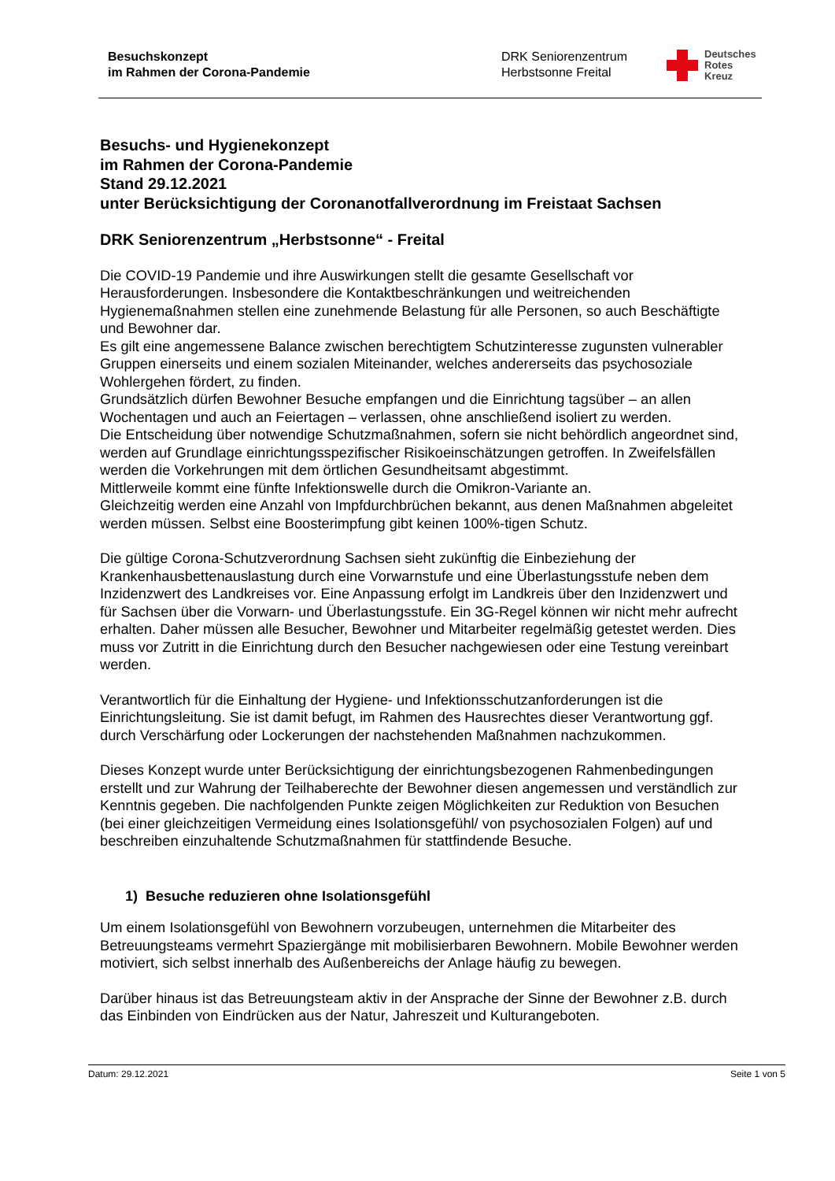Besuchskonzept
im Rahmen der Corona-Pandemie
DRK Seniorenzentrum
Herbstsonne Freital
Deutsches
Rotes
Kreuz
Besuchs- und Hygienekonzept
im Rahmen der Corona-Pandemie
Stand 29.12.2021
unter Berücksichtigung der Coronanotfallverordnung im Freistaat Sachsen
DRK Seniorenzentrum „Herbstsonne“ - Freital
Die COVID-19 Pandemie und ihre Auswirkungen stellt die gesamte Gesellschaft vor Herausforderungen. Insbesondere die Kontaktbeschränkungen und weitreichenden Hygienemaßnahmen stellen eine zunehmende Belastung für alle Personen, so auch Beschäftigte und Bewohner dar.
Es gilt eine angemessene Balance zwischen berechtigtem Schutzinteresse zugunsten vulnerabler Gruppen einerseits und einem sozialen Miteinander, welches andererseits das psychosoziale Wohlergehen fördert, zu finden.
Grundsätzlich dürfen Bewohner Besuche empfangen und die Einrichtung tagsüber – an allen Wochentagen und auch an Feiertagen – verlassen, ohne anschließend isoliert zu werden.
Die Entscheidung über notwendige Schutzmaßnahmen, sofern sie nicht behördlich angeordnet sind, werden auf Grundlage einrichtungsspezifischer Risikoeinschätzungen getroffen. In Zweifelsfällen werden die Vorkehrungen mit dem örtlichen Gesundheitsamt abgestimmt.
Mittlerweile kommt eine fünfte Infektionswelle durch die Omikron-Variante an.
Gleichzeitig werden eine Anzahl von Impfdurchbrüchen bekannt, aus denen Maßnahmen abgeleitet werden müssen. Selbst eine Boosterimpfung gibt keinen 100%-tigen Schutz.
Die gültige Corona-Schutzverordnung Sachsen sieht zukünftig die Einbeziehung der Krankenhausbettenauslastung durch eine Vorwarnstufe und eine Überlastungsstufe neben dem Inzidenzwert des Landkreises vor. Eine Anpassung erfolgt im Landkreis über den Inzidenzwert und für Sachsen über die Vorwarn- und Überlastungsstufe. Ein 3G-Regel können wir nicht mehr aufrecht erhalten. Daher müssen alle Besucher, Bewohner und Mitarbeiter regelmäßig getestet werden. Dies muss vor Zutritt in die Einrichtung durch den Besucher nachgewiesen oder eine Testung vereinbart werden.
Verantwortlich für die Einhaltung der Hygiene- und Infektionsschutzanforderungen ist die Einrichtungsleitung. Sie ist damit befugt, im Rahmen des Hausrechtes dieser Verantwortung ggf. durch Verschärfung oder Lockerungen der nachstehenden Maßnahmen nachzukommen.
Dieses Konzept wurde unter Berücksichtigung der einrichtungsbezogenen Rahmenbedingungen erstellt und zur Wahrung der Teilhaberechte der Bewohner diesen angemessen und verständlich zur Kenntnis gegeben. Die nachfolgenden Punkte zeigen Möglichkeiten zur Reduktion von Besuchen (bei einer gleichzeitigen Vermeidung eines Isolationsgefühl/ von psychosozialen Folgen) auf und beschreiben einzuhaltende Schutzmaßnahmen für stattfindende Besuche.
1) Besuche reduzieren ohne Isolationsgefühl
Um einem Isolationsgefühl von Bewohnern vorzubeugen, unternehmen die Mitarbeiter des Betreuungsteams vermehrt Spaziergänge mit mobilisierbaren Bewohnern. Mobile Bewohner werden motiviert, sich selbst innerhalb des Außenbereichs der Anlage häufig zu bewegen.
Darüber hinaus ist das Betreuungsteam aktiv in der Ansprache der Sinne der Bewohner z.B. durch das Einbinden von Eindrücken aus der Natur, Jahreszeit und Kulturangeboten.
Datum: 29.12.2021 Seite 1 von 5